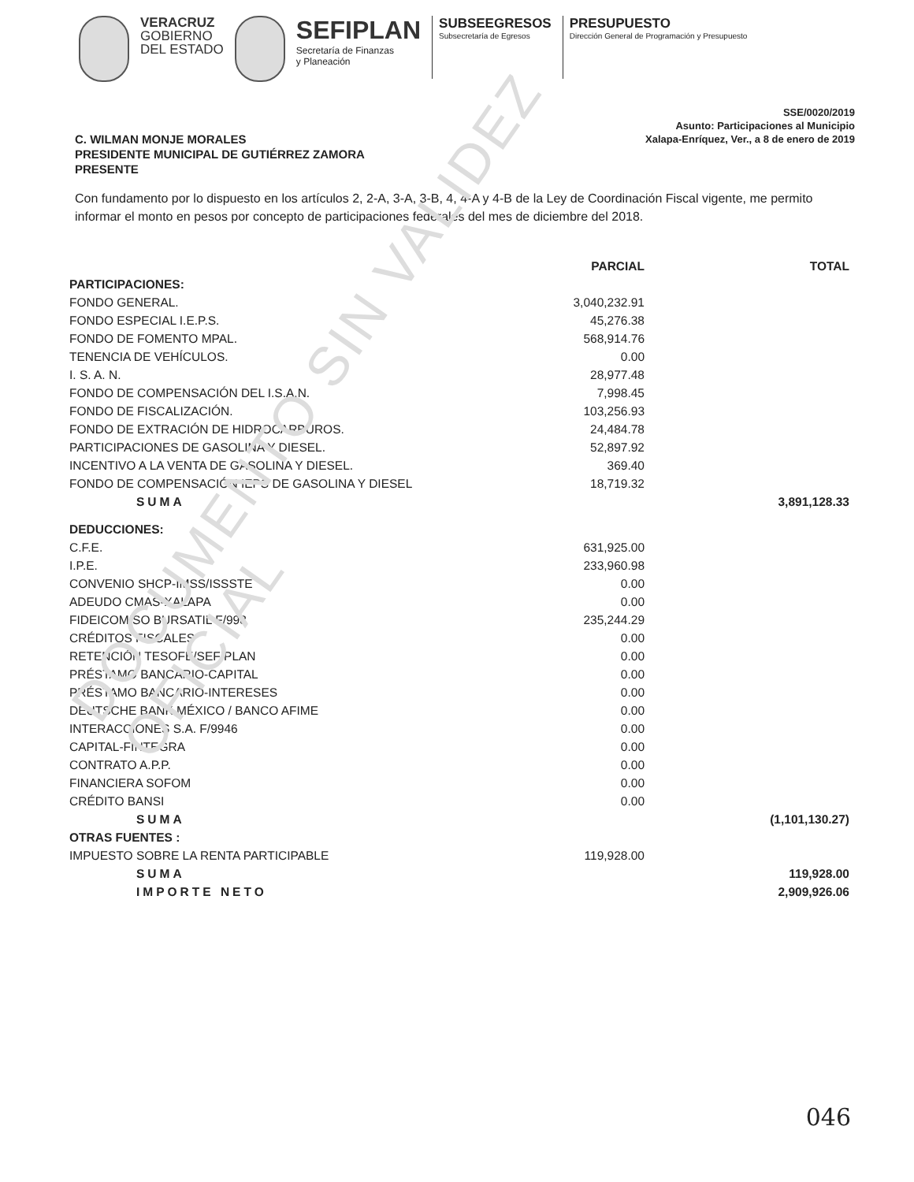DOCUMENTO SIN VALIDEZ OFICIAL
VERACRUZ
GOBIERNO
DEL ESTADO
SEFIPLAN
Secretaría de Finanzas
y Planeación
SUBSEEGRESOS
Subsecretaría de Egresos
PRESUPUESTO
Dirección General de Programación y Presupuesto
SSE/0020/2019
Asunto: Participaciones al Municipio
Xalapa-Enríquez, Ver., a 8 de enero de 2019
C. WILMAN MONJE MORALES
PRESIDENTE MUNICIPAL DE GUTIÉRREZ ZAMORA
PRESENTE
Con fundamento por lo dispuesto en los artículos 2, 2-A, 3-A, 3-B, 4, 4-A y 4-B de la Ley de Coordinación Fiscal vigente, me permito informar el monto en pesos por concepto de participaciones federales del mes de diciembre del 2018.
| | PARCIAL | TOTAL |
| --- | --- | --- |
| PARTICIPACIONES: | | |
| FONDO GENERAL. | 3,040,232.91 | |
| FONDO ESPECIAL I.E.P.S. | 45,276.38 | |
| FONDO DE FOMENTO MPAL. | 568,914.76 | |
| TENENCIA DE VEHÍCULOS. | 0.00 | |
| I. S. A. N. | 28,977.48 | |
| FONDO DE COMPENSACIÓN DEL I.S.A.N. | 7,998.45 | |
| FONDO DE FISCALIZACIÓN. | 103,256.93 | |
| FONDO DE EXTRACIÓN DE HIDROCARBUROS. | 24,484.78 | |
| PARTICIPACIONES DE GASOLINA Y DIESEL. | 52,897.92 | |
| INCENTIVO A LA VENTA DE GASOLINA Y DIESEL. | 369.40 | |
| FONDO DE COMPENSACIÓN IEPS DE GASOLINA Y DIESEL | 18,719.32 | |
| SUMA | | 3,891,128.33 |
| DEDUCCIONES: | | |
| C.F.E. | 631,925.00 | |
| I.P.E. | 233,960.98 | |
| CONVENIO SHCP-IMSS/ISSSTE | 0.00 | |
| ADEUDO CMAS-XALAPA | 0.00 | |
| FIDEICOMISO BURSATIL F/998 | 235,244.29 | |
| CRÉDITOS FISCALES | 0.00 | |
| RETENCIÓN TESOFE/SEFIPLAN | 0.00 | |
| PRÉSTAMO BANCARIO-CAPITAL | 0.00 | |
| PRÉSTAMO BANCARIO-INTERESES | 0.00 | |
| DEUTSCHE BANK MÉXICO / BANCO AFIME | 0.00 | |
| INTERACCIONES S.A. F/9946 | 0.00 | |
| CAPITAL-FINTEGRA | 0.00 | |
| CONTRATO A.P.P. | 0.00 | |
| FINANCIERA SOFOM | 0.00 | |
| CRÉDITO BANSI | 0.00 | |
| SUMA | | (1,101,130.27) |
| OTRAS FUENTES : | | |
| IMPUESTO SOBRE LA RENTA PARTICIPABLE | 119,928.00 | |
| SUMA | | 119,928.00 |
| IMPORTE NETO | | 2,909,926.06 |
046